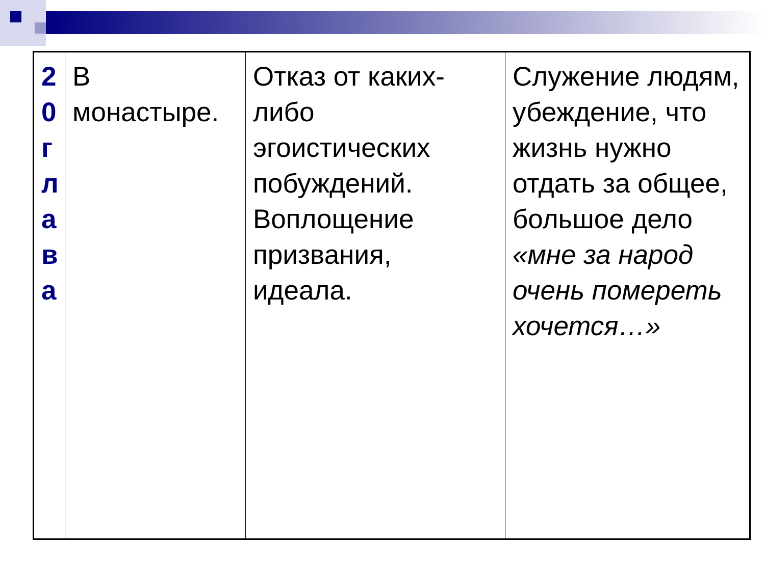| 2 0 г л а в а | В монастыре. | Отказ от каких-либо эгоистических побуждений. Воплощение призвания, идеала. | Служение людям, убеждение, что жизнь нужно отдать за общее, большое дело «мне за народ очень помереть хочется…» |